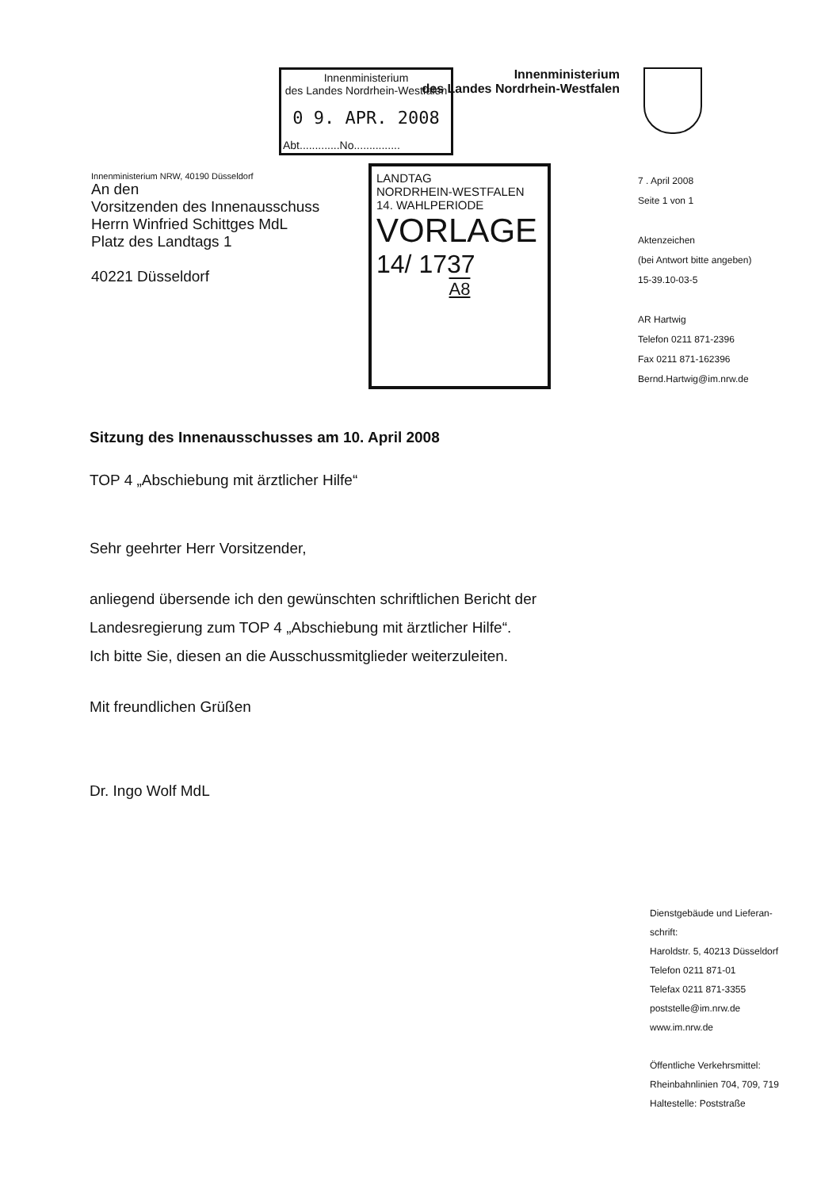Innenministerium
des Landes Nordrhein-Westfalen
0 9. APR. 2008
Abt.............No...............
Innenministerium
des Landes Nordrhein-Westfalen
Innenministerium NRW, 40190 Düsseldorf
An den
Vorsitzenden des Innenausschuss
Herrn Winfried Schittges MdL
Platz des Landtags 1
40221 Düsseldorf
LANDTAG
NORDRHEIN-WESTFALEN
14. WAHLPERIODE
VORLAGE
14/ 1737
A8
7 . April 2008
Seite 1 von 1
Aktenzeichen
(bei Antwort bitte angeben)
15-39.10-03-5
AR Hartwig
Telefon 0211 871-2396
Fax 0211 871-162396
Bernd.Hartwig@im.nrw.de
Sitzung des Innenausschusses am 10. April 2008
TOP 4 „Abschiebung mit ärztlicher Hilfe“
Sehr geehrter Herr Vorsitzender,
anliegend übersende ich den gewünschten schriftlichen Bericht der Landesregierung zum TOP 4 „Abschiebung mit ärztlicher Hilfe“.
Ich bitte Sie, diesen an die Ausschussmitglieder weiterzuleiten.
Mit freundlichen Grüßen
Dr. Ingo Wolf MdL
Dienstgebäude und Lieferan-
schrift:
Haroldstr. 5, 40213 Düsseldorf
Telefon 0211 871-01
Telefax 0211 871-3355
poststelle@im.nrw.de
www.im.nrw.de
Öffentliche Verkehrsmittel:
Rheinbahnlinien 704, 709, 719
Haltestelle: Poststraße